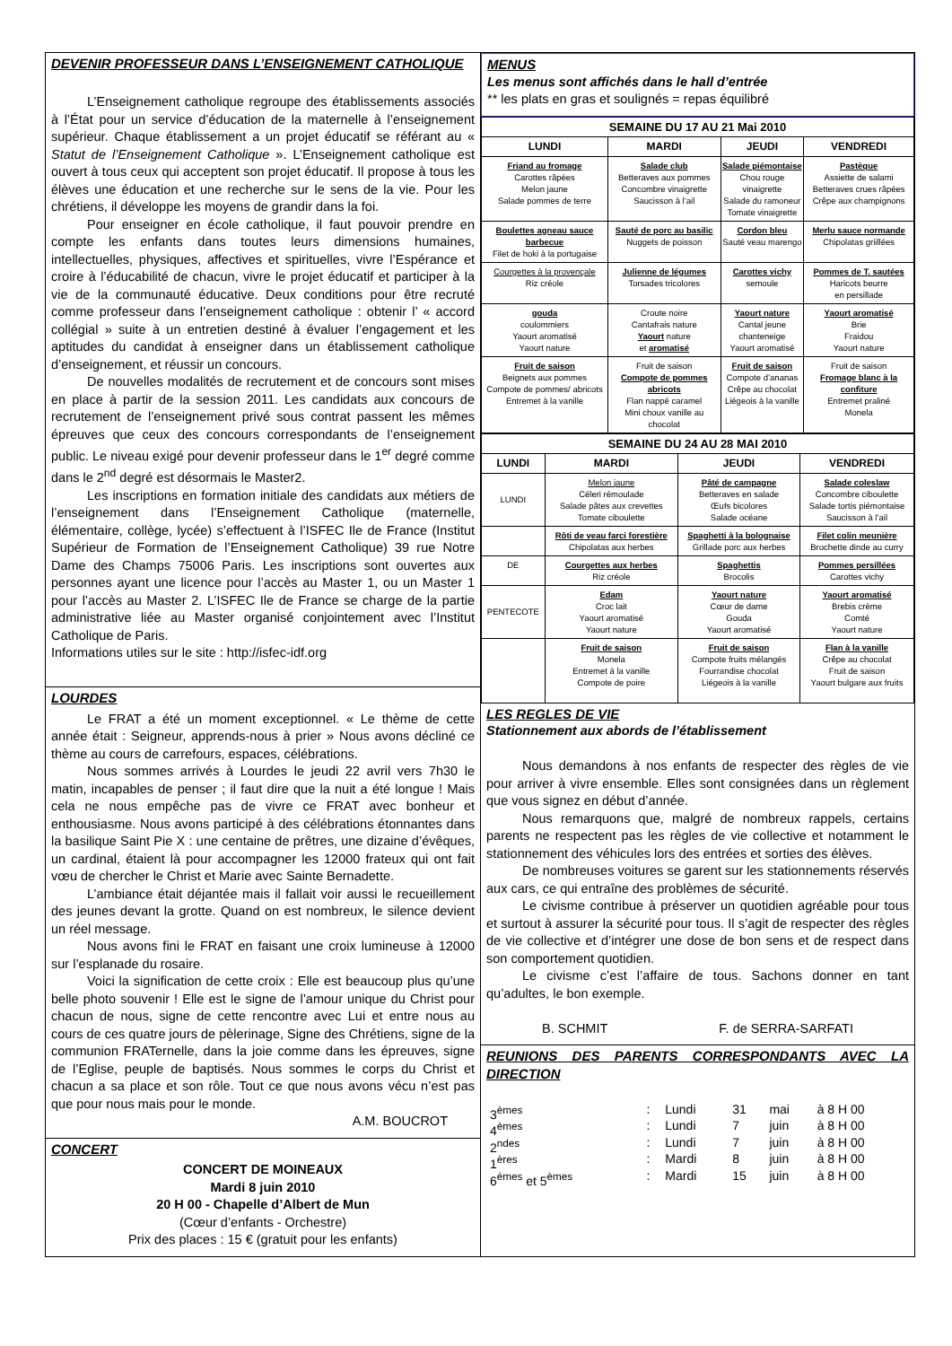DEVENIR PROFESSEUR DANS L’ENSEIGNEMENT CATHOLIQUE
L’Enseignement catholique regroupe des établissements associés à l’État pour un service d’éducation de la maternelle à l’enseignement supérieur. Chaque établissement a un projet éducatif se référant au « Statut de l’Enseignement Catholique ». L’Enseignement catholique est ouvert à tous ceux qui acceptent son projet éducatif. Il propose à tous les élèves une éducation et une recherche sur le sens de la vie. Pour les chrétiens, il développe les moyens de grandir dans la foi.
Pour enseigner en école catholique, il faut pouvoir prendre en compte les enfants dans toutes leurs dimensions humaines, intellectuelles, physiques, affectives et spirituelles, vivre l’Espérance et croire à l’éducabilité de chacun, vivre le projet éducatif et participer à la vie de la communauté éducative. Deux conditions pour être recruté comme professeur dans l’enseignement catholique : obtenir l’ « accord collégial » suite à un entretien destiné à évaluer l’engagement et les aptitudes du candidat à enseigner dans un établissement catholique d’enseignement, et réussir un concours.
De nouvelles modalités de recrutement et de concours sont mises en place à partir de la session 2011. Les candidats aux concours de recrutement de l’enseignement privé sous contrat passent les mêmes épreuves que ceux des concours correspondants de l’enseignement public. Le niveau exigé pour devenir professeur dans le 1<sup>er</sup> degré comme dans le 2<sup>nd</sup> degré est désormais le Master2.
Les inscriptions en formation initiale des candidats aux métiers de l’enseignement dans l’Enseignement Catholique (maternelle, élémentaire, collège, lycée) s’effectuent à l’ISFEC Ile de France (Institut Supérieur de Formation de l’Enseignement Catholique) 39 rue Notre Dame des Champs 75006 Paris. Les inscriptions sont ouvertes aux personnes ayant une licence pour l’accès au Master 1, ou un Master 1 pour l’accès au Master 2. L’ISFEC Ile de France se charge de la partie administrative liée au Master organisé conjointement avec l’Institut Catholique de Paris.
Informations utiles sur le site : http://isfec-idf.org
LOURDES
Le FRAT a été un moment exceptionnel. « Le thème de cette année était : Seigneur, apprends-nous à prier » Nous avons décliné ce thème au cours de carrefours, espaces, célébrations.
Nous sommes arrivés à Lourdes le jeudi 22 avril vers 7h30 le matin, incapables de penser ; il faut dire que la nuit a été longue ! Mais cela ne nous empêche pas de vivre ce FRAT avec bonheur et enthousiasme. Nous avons participé à des célébrations étonnantes dans la basilique Saint Pie X : une centaine de prêtres, une dizaine d’évêques, un cardinal, étaient là pour accompagner les 12000 frateux qui ont fait vœu de chercher le Christ et Marie avec Sainte Bernadette.
L’ambiance était déjantée mais il fallait voir aussi le recueillement des jeunes devant la grotte. Quand on est nombreux, le silence devient un réel message.
Nous avons fini le FRAT en faisant une croix lumineuse à 12000 sur l’esplanade du rosaire.
Voici la signification de cette croix : Elle est beaucoup plus qu’une belle photo souvenir ! Elle est le signe de l’amour unique du Christ pour chacun de nous, signe de cette rencontre avec Lui et entre nous au cours de ces quatre jours de pèlerinage, Signe des Chrétiens, signe de la communion FRATernelle, dans la joie comme dans les épreuves, signe de l’Eglise, peuple de baptisés. Nous sommes le corps du Christ et chacun a sa place et son rôle. Tout ce que nous avons vécu n’est pas que pour nous mais pour le monde.
A.M. BOUCROT
CONCERT
CONCERT DE MOINEAUX
Mardi 8 juin 2010
20 H 00 - Chapelle d’Albert de Mun
(Cœur d’enfants - Orchestre)
Prix des places : 15 € (gratuit pour les enfants)
MENUS
Les menus sont affichés dans le hall d’entrée
** les plats en gras et soulignés = repas équilibré
| SEMAINE DU 17 AU 21 Mai 2010 | | | |
| --- | --- | --- | --- |
| LUNDI | MARDI | JEUDI | VENDREDI |
| Friand au fromage Carottes râpées Melon jaune Salade pommes de terre | Salade club Betteraves aux pommes Concombre vinaigrette Saucisson à l’ail | Salade piémontaise Chou rouge vinaigrette Salade du ramoneur Tomate vinaigrette | Pastèque Assiette de salami Betteraves crues râpées Crêpe aux champignons |
| Boulettes agneau sauce barbecue Filet de hoki à la portugaise | Sauté de porc au basilic Nuggets de poisson | Cordon bleu Sauté veau marengo | Merlu sauce normande Chipolatas griillées |
| Courgettes à la provençale Riz créole | Julienne de légumes Torsades tricolores | Carottes vichy semoule | Pommes de T. sautées Haricots beurre en persillade |
| gouda coulommiers Yaourt aromatisé Yaourt nature | Croute noire Cantafrais nature Yaourt nature et aromatisé | Yaourt nature Cantal jeune chanteneige Yaourt aromatisé | Yaourt aromatisé Brie Fraidou Yaourt nature |
| Fruit de saison Beignets aux pommes Compote de pommes/ abricots Entremet à la vanille | Fruit de saison Compote de pommes abricots Flan nappé caramel Mini choux vanille au chocolat | Fruit de saison Compote d’ananas Crêpe au chocolat Liégeois à la vanille | Fruit de saison Fromage blanc à la confiture Entremet praliné Monela |
| SEMAINE DU 24 AU 28 MAI 2010 | | | |
| --- | --- | --- | --- |
| LUNDI | MARDI | JEUDI | VENDREDI |
| LUNDI | Melon jaune Céleri rémoulade Salade pâtes aux crevettes Tomate ciboulette | Pâté de campagne Betteraves en salade Œufs bicolores Salade océane | Salade coleslaw Concombre ciboulette Salade tortis piémontaise Saucisson à l’ail |
| | Rôti de veau farci forestière Chipolatas aux herbes | Spaghetti à la bolognaise Grillade porc aux herbes | Filet colin meunière Brochette dinde au curry |
| DE | Courgettes aux herbes Riz créole | Spaghettis Brocolis | Pommes persillées Carottes vichy |
| PENTECOTE | Edam Croc lait Yaourt aromatisé Yaourt nature | Yaourt nature Cœur de dame Gouda Yaourt aromatisé | Yaourt aromatisé Brebis crème Comté Yaourt nature |
| | Fruit de saison Monela Entremet à la vanille Compote de poire | Fruit de saison Compote fruits mélangés Fourrandise chocolat Liégeois à la vanille | Flan à la vanille Crêpe au chocolat Fruit de saison Yaourt bulgare aux fruits |
LES REGLES DE VIE
Stationnement aux abords de l’établissement
Nous demandons à nos enfants de respecter des règles de vie pour arriver à vivre ensemble. Elles sont consignées dans un règlement que vous signez en début d’année.
Nous remarquons que, malgré de nombreux rappels, certains parents ne respectent pas les règles de vie collective et notamment le stationnement des véhicules lors des entrées et sorties des élèves.
De nombreuses voitures se garent sur les stationnements réservés aux cars, ce qui entraîne des problèmes de sécurité.
Le civisme contribue à préserver un quotidien agréable pour tous et surtout à assurer la sécurité pour tous. Il s’agit de respecter des règles de vie collective et d’intégrer une dose de bon sens et de respect dans son comportement quotidien.
Le civisme c’est l’affaire de tous. Sachons donner en tant qu’adultes, le bon exemple.
B. SCHMIT F. de SERRA-SARFATI
REUNIONS DES PARENTS CORRESPONDANTS AVEC LA DIRECTION
| 3<sup>èmes</sup> | : | Lundi | 31 | mai | à 8 H 00 |
| 4<sup>èmes</sup> | : | Lundi | 7 | juin | à 8 H 00 |
| 2<sup>ndes</sup> | : | Lundi | 7 | juin | à 8 H 00 |
| 1<sup>ères</sup> | : | Mardi | 8 | juin | à 8 H 00 |
| 6<sup>èmes</sup> et 5<sup>èmes</sup> | : | Mardi | 15 | juin | à 8 H 00 |